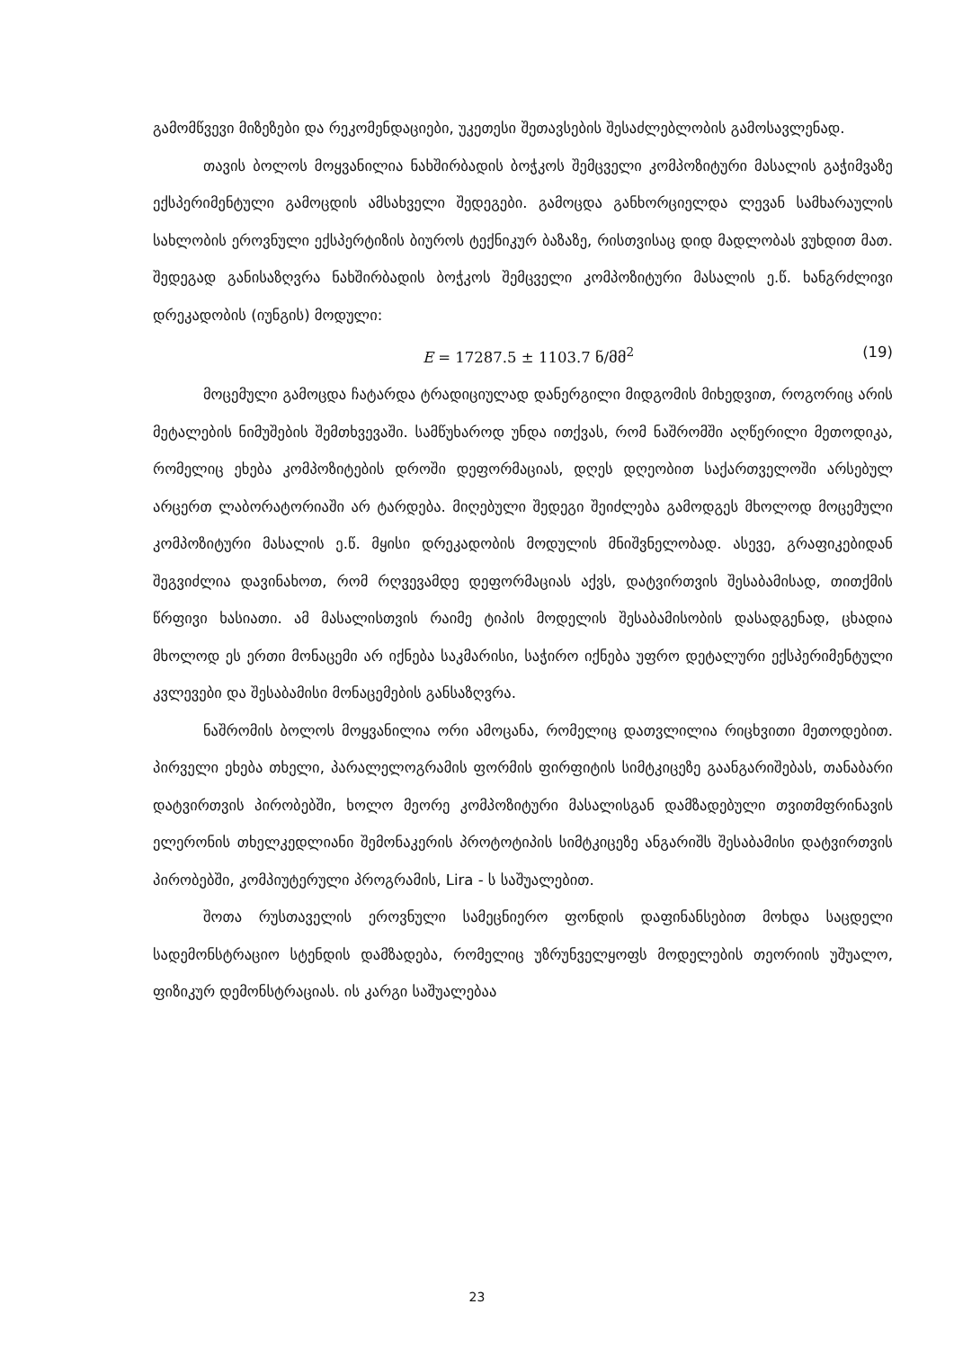გამომწვევი მიზეზები და რეკომენდაციები, უკეთესი შეთავსების შესაძლებლობის გამოსავლენად.
თავის ბოლოს მოყვანილია ნახშირბადის ბოჭკოს შემცველი კომპოზიტური მასალის გაჭიმვაზე ექსპერიმენტული გამოცდის ამსახველი შედეგები. გამოცდა განხორციელდა ლევან სამხარაულის სახლობის ეროვნული ექსპერტიზის ბიუროს ტექნიკურ ბაზაზე, რისთვისაც დიდ მადლობას ვუხდით მათ. შედეგად განისაზღვრა ნახშირბადის ბოჭკოს შემცველი კომპოზიტური მასალის ე.წ. ხანგრძლივი დრეკადობის (იუნგის) მოდული:
E = 17287.5 ± 1103.7 ნ/მმ<sup>2</sup> (19)
მოცემული გამოცდა ჩატარდა ტრადიციულად დანერგილი მიდგომის მიხედვით, როგორიც არის მეტალების ნიმუშების შემთხვევაში. სამწუხაროდ უნდა ითქვას, რომ ნაშრომში აღწერილი მეთოდიკა, რომელიც ეხება კომპოზიტების დროში დეფორმაციას, დღეს დღეობით საქართველოში არსებულ არცერთ ლაბორატორიაში არ ტარდება. მიღებული შედეგი შეიძლება გამოდგეს მხოლოდ მოცემული კომპოზიტური მასალის ე.წ. მყისი დრეკადობის მოდულის მნიშვნელობად. ასევე, გრაფიკებიდან შეგვიძლია დავინახოთ, რომ რღვევამდე დეფორმაციას აქვს, დატვირთვის შესაბამისად, თითქმის წრფივი ხასიათი. ამ მასალისთვის რაიმე ტიპის მოდელის შესაბამისობის დასადგენად, ცხადია მხოლოდ ეს ერთი მონაცემი არ იქნება საკმარისი, საჭირო იქნება უფრო დეტალური ექსპერიმენტული კვლევები და შესაბამისი მონაცემების განსაზღვრა.
ნაშრომის ბოლოს მოყვანილია ორი ამოცანა, რომელიც დათვლილია რიცხვითი მეთოდებით. პირველი ეხება თხელი, პარალელოგრამის ფორმის ფირფიტის სიმტკიცეზე გაანგარიშებას, თანაბარი დატვირთვის პირობებში, ხოლო მეორე კომპოზიტური მასალისგან დამზადებული თვითმფრინავის ელერონის თხელკედლიანი შემონაკერის პროტოტიპის სიმტკიცეზე ანგარიშს შესაბამისი დატვირთვის პირობებში, კომპიუტერული პროგრამის, Lira - ს საშუალებით.
შოთა რუსთაველის ეროვნული სამეცნიერო ფონდის დაფინანსებით მოხდა საცდელი სადემონსტრაციო სტენდის დამზადება, რომელიც უზრუნველყოფს მოდელების თეორიის უშუალო, ფიზიკურ დემონსტრაციას. ის კარგი საშუალებაა
23